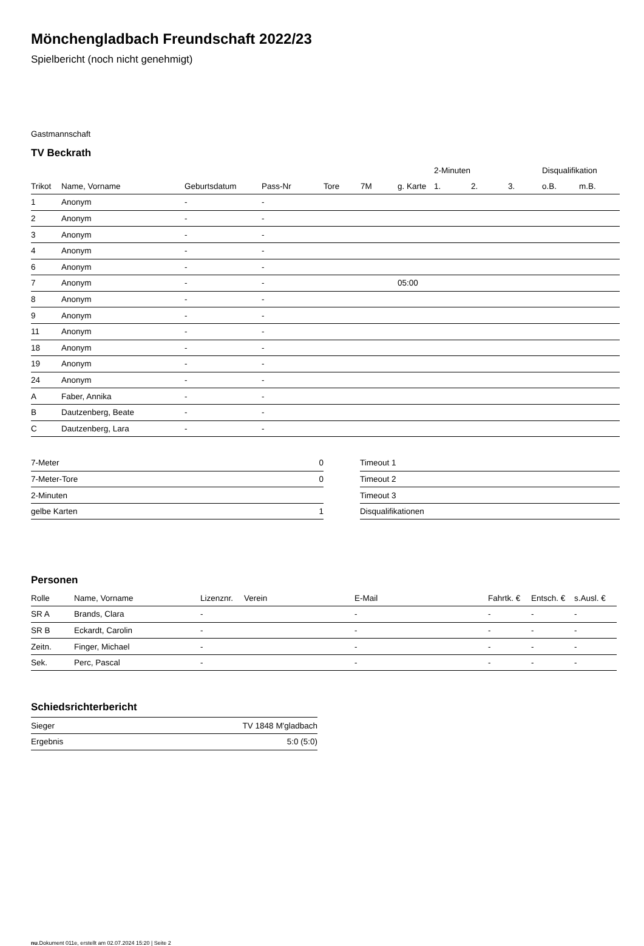Mönchengladbach Freundschaft 2022/23
Spielbericht (noch nicht genehmigt)
Gastmannschaft
TV Beckrath
| | | | | | | | 2-Minuten | | | Disqualifikation | |
| Trikot | Name, Vorname | Geburtsdatum | Pass-Nr | Tore | 7M | g. Karte | 1. | 2. | 3. | o.B. | m.B. |
| 1 | Anonym | - | - | | | | | | | | |
| 2 | Anonym | - | - | | | | | | | | |
| 3 | Anonym | - | - | | | | | | | | |
| 4 | Anonym | - | - | | | | | | | | |
| 6 | Anonym | - | - | | | | | | | | |
| 7 | Anonym | - | - | | | 05:00 | | | | | |
| 8 | Anonym | - | - | | | | | | | | |
| 9 | Anonym | - | - | | | | | | | | |
| 11 | Anonym | - | - | | | | | | | | |
| 18 | Anonym | - | - | | | | | | | | |
| 19 | Anonym | - | - | | | | | | | | |
| 24 | Anonym | - | - | | | | | | | | |
| A | Faber, Annika | - | - | | | | | | | | |
| B | Dautzenberg, Beate | - | - | | | | | | | | |
| C | Dautzenberg, Lara | - | - | | | | | | | | |
| 7-Meter | 0 |
| 7-Meter-Tore | 0 |
| 2-Minuten | |
| gelbe Karten | 1 |
| Timeout 1 |
| Timeout 2 |
| Timeout 3 |
| Disqualifikationen |
Personen
| Rolle | Name, Vorname | Lizenznr. | Verein | E-Mail | Fahrtk. € | Entsch. € | s.Ausl. € |
| --- | --- | --- | --- | --- | --- | --- | --- |
| SR A | Brands, Clara | - | | - | - | - | - |
| SR B | Eckardt, Carolin | - | | - | - | - | - |
| Zeitn. | Finger, Michael | - | | - | - | - | - |
| Sek. | Perc, Pascal | - | | - | - | - | - |
Schiedsrichterbericht
| Sieger | TV 1848 M'gladbach |
| Ergebnis | 5:0 (5:0) |
nu.Dokument 011e, erstellt am 02.07.2024 15:20 | Seite 2